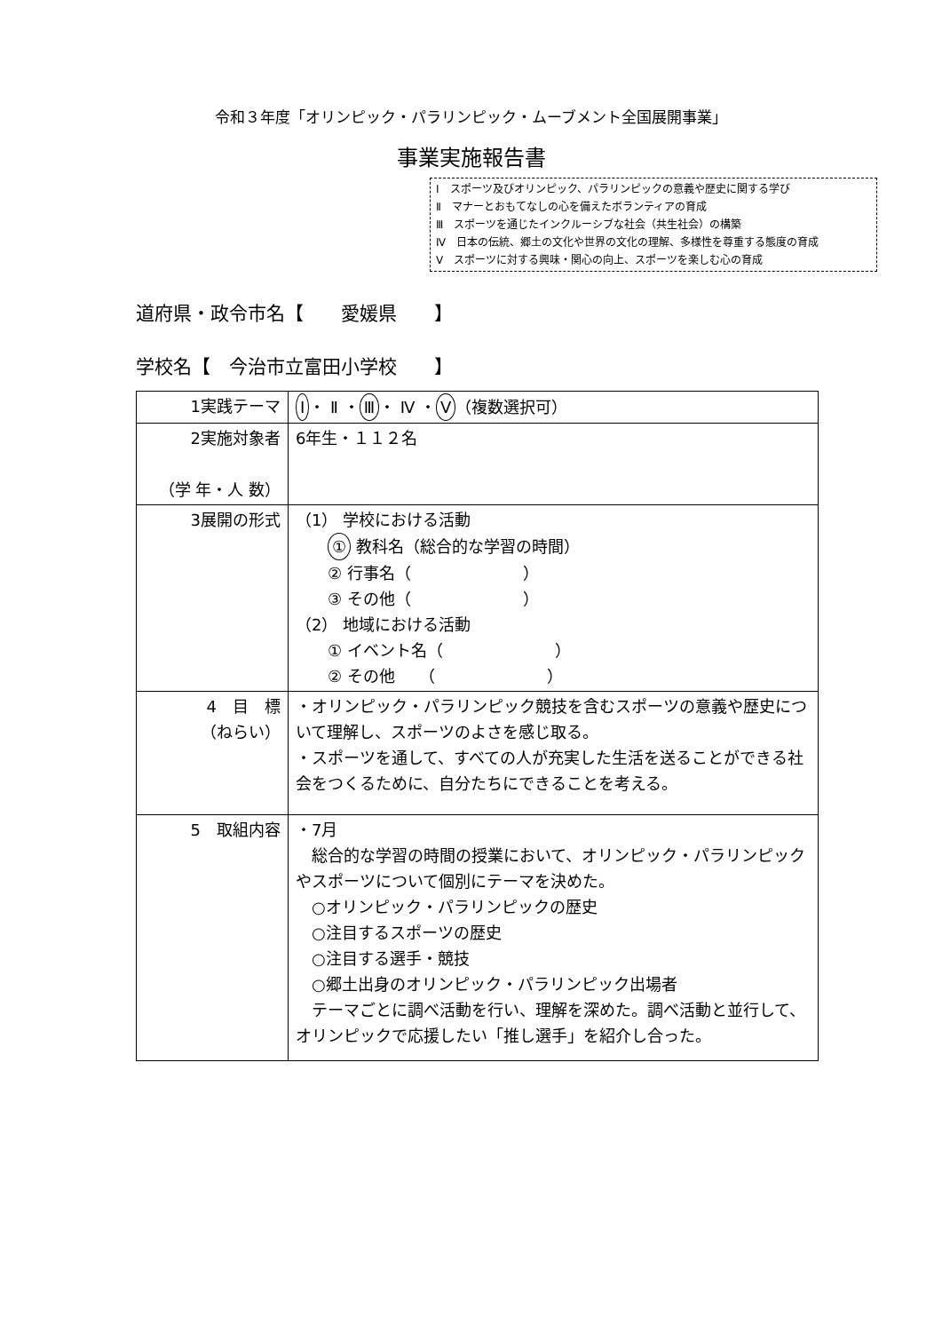令和３年度「オリンピック・パラリンピック・ムーブメント全国展開事業」
事業実施報告書
Ⅰ　スポーツ及びオリンピック、パラリンピックの意義や歴史に関する学び
Ⅱ　マナーとおもてなしの心を備えたボランティアの育成
Ⅲ　スポーツを通じたインクルーシブな社会（共生社会）の構築
Ⅳ　日本の伝統、郷土の文化や世界の文化の理解、多様性を尊重する態度の育成
Ⅴ　スポーツに対する興味・関心の向上、スポーツを楽しむ心の育成
道府県・政令市名【　　愛媛県　　】
学校名【　今治市立富田小学校　　】
| 1実践テーマ | Ⅰ ・ Ⅱ ・ Ⅲ ・ Ⅳ ・ Ⅴ （複数選択可） |
| 2実施対象者 （学 年・人 数） | 6年生・１１２名 |
| 3展開の形式 | （1） 学校における活動 ① 教科名（総合的な学習の時間） ② 行事名（ ） ③ その他（ ） （2） 地域における活動 ① イベント名（ ） ② その他 （ ） |
| 4 目 標 （ねらい） | ・オリンピック・パラリンピック競技を含むスポーツの意義や歴史について理解し、スポーツのよさを感じ取る。 ・スポーツを通して、すべての人が充実した生活を送ることができる社会をつくるために、自分たちにできることを考える。 |
| 5 取組内容 | ・7月 総合的な学習の時間の授業において、オリンピック・パラリンピックやスポーツについて個別にテーマを決めた。 ○オリンピック・パラリンピックの歴史 ○注目するスポーツの歴史 ○注目する選手・競技 ○郷土出身のオリンピック・パラリンピック出場者 テーマごとに調べ活動を行い、理解を深めた。調べ活動と並行して、オリンピックで応援したい「推し選手」を紹介し合った。 |